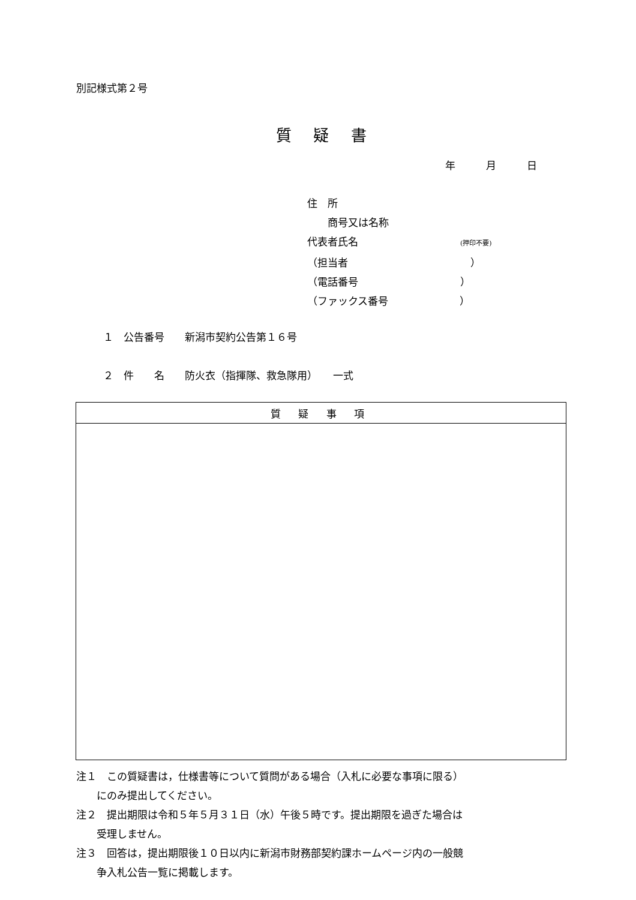別記様式第２号
質 疑 書
年　　　月　　　日
住　所
　　商号又は名称
代表者氏名　　　　　　　　　　(押印不要)
（担当者　　　　　　　　　　　　）
（電話番号　　　　　　　　　　）
（ファックス番号　　　　　　　）
１　公告番号　　新潟市契約公告第１６号
２　件　　名　　防火衣（指揮隊、救急隊用）　　一式
| 質 疑 事 項 |
| --- |
注１　この質疑書は，仕様書等について質問がある場合（入札に必要な事項に限る）
　　にのみ提出してください。
注２　提出期限は令和５年５月３１日（水）午後５時です。提出期限を過ぎた場合は
　　受理しません。
注３　回答は，提出期限後１０日以内に新潟市財務部契約課ホームページ内の一般競
　　争入札公告一覧に掲載します。